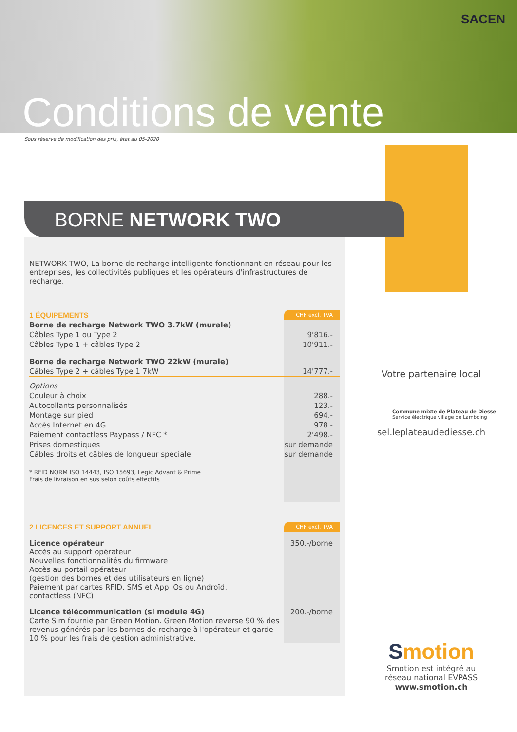SACEN
Conditions de vente
Sous réserve de modification des prix, état au 05-2020
BORNE NETWORK TWO
NETWORK TWO, La borne de recharge intelligente fonctionnant en réseau pour les entreprises, les collectivités publiques et les opérateurs d'infrastructures de recharge.
| 1 ÉQUIPEMENTS | CHF excl. TVA |
| Borne de recharge Network TWO 3.7kW (murale) | |
| Câbles Type 1 ou Type 2 | 9'816.- |
| Câbles Type 1 + câbles Type 2 | 10'911.- |
| Borne de recharge Network TWO 22kW (murale) | |
| Câbles Type 2 + câbles Type 1 7kW | 14'777.- |
| Options | |
| Couleur à choix | 288.- |
| Autocollants personnalisés | 123.- |
| Montage sur pied | 694.- |
| Accès Internet en 4G | 978.- |
| Paiement contactless Paypass / NFC * | 2'498.- |
| Prises domestiques | sur demande |
| Câbles droits et câbles de longueur spéciale | sur demande |
| * RFID NORM ISO 14443, ISO 15693, Legic Advant & Prime Frais de livraison en sus selon coûts effectifs | |
| 2 LICENCES ET SUPPORT ANNUEL | CHF excl. TVA |
| Licence opérateur Accès au support opérateur Nouvelles fonctionnalités du firmware Accès au portail opérateur (gestion des bornes et des utilisateurs en ligne) Paiement par cartes RFID, SMS et App iOs ou Androïd, contactless (NFC) | 350.-/borne |
| Licence télécommunication (si module 4G) Carte Sim fournie par Green Motion. Green Motion reverse 90 % des revenus générés par les bornes de recharge à l'opérateur et garde 10 % pour les frais de gestion administrative. | 200.-/borne |
Votre partenaire local
Commune mixte de Plateau de Diesse
Service électrique village de Lamboing
sel.leplateaudediesse.ch
Smotion
Smotion est intégré au
réseau national EVPASS
www.smotion.ch